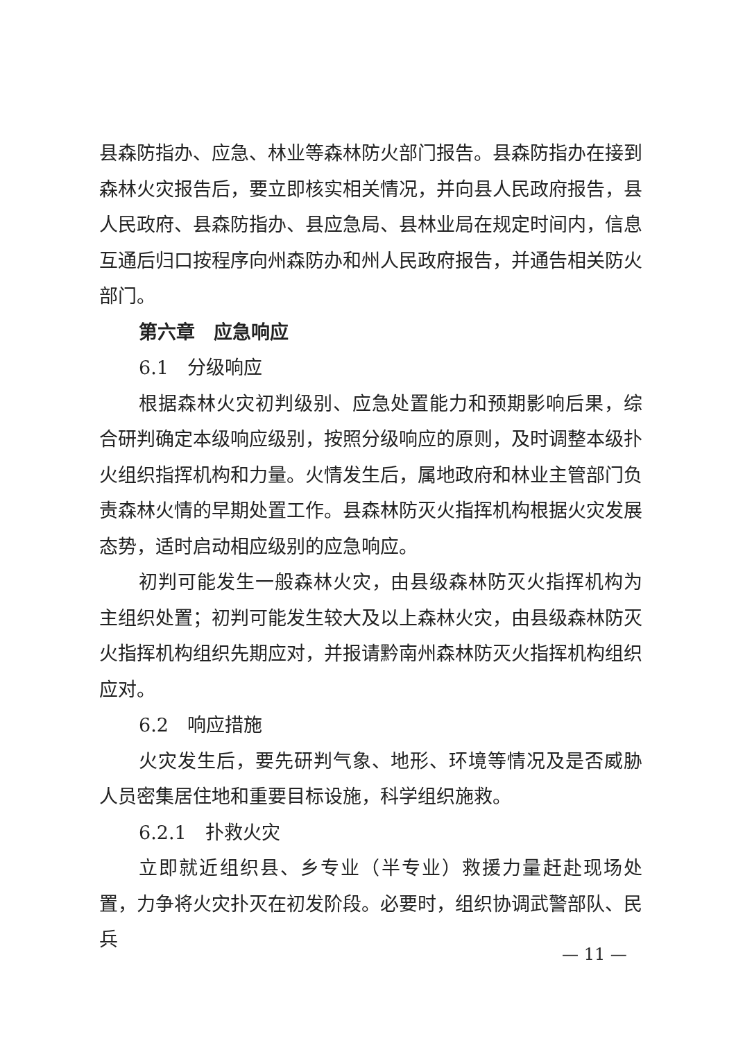县森防指办、应急、林业等森林防火部门报告。县森防指办在接到森林火灾报告后，要立即核实相关情况，并向县人民政府报告，县人民政府、县森防指办、县应急局、县林业局在规定时间内，信息互通后归口按程序向州森防办和州人民政府报告，并通告相关防火部门。
第六章　应急响应
6.1　分级响应
根据森林火灾初判级别、应急处置能力和预期影响后果，综合研判确定本级响应级别，按照分级响应的原则，及时调整本级扑火组织指挥机构和力量。火情发生后，属地政府和林业主管部门负责森林火情的早期处置工作。县森林防灭火指挥机构根据火灾发展态势，适时启动相应级别的应急响应。
初判可能发生一般森林火灾，由县级森林防灭火指挥机构为主组织处置；初判可能发生较大及以上森林火灾，由县级森林防灭火指挥机构组织先期应对，并报请黔南州森林防灭火指挥机构组织应对。
6.2　响应措施
火灾发生后，要先研判气象、地形、环境等情况及是否威胁人员密集居住地和重要目标设施，科学组织施救。
6.2.1　扑救火灾
立即就近组织县、乡专业（半专业）救援力量赶赴现场处置，力争将火灾扑灭在初发阶段。必要时，组织协调武警部队、民兵
— 11 —